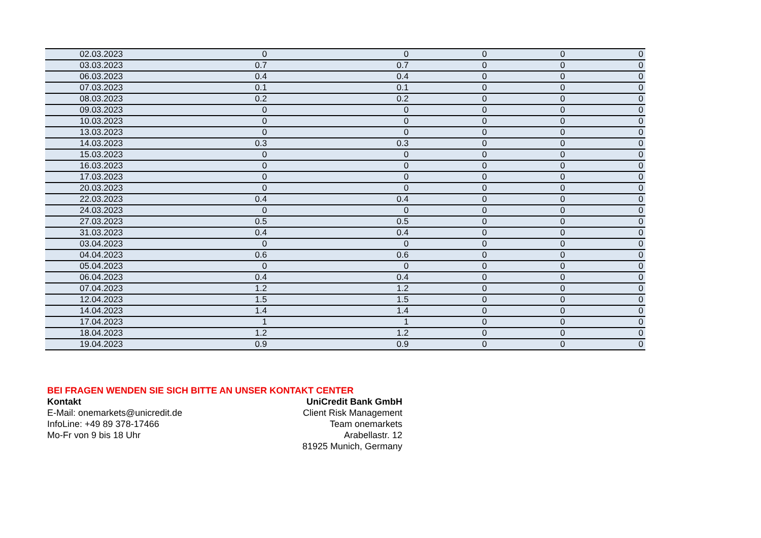| 02.03.2023 | 0 | 0 | 0 | 0 | 0 |
| 03.03.2023 | 0.7 | 0.7 | 0 | 0 | 0 |
| 06.03.2023 | 0.4 | 0.4 | 0 | 0 | 0 |
| 07.03.2023 | 0.1 | 0.1 | 0 | 0 | 0 |
| 08.03.2023 | 0.2 | 0.2 | 0 | 0 | 0 |
| 09.03.2023 | 0 | 0 | 0 | 0 | 0 |
| 10.03.2023 | 0 | 0 | 0 | 0 | 0 |
| 13.03.2023 | 0 | 0 | 0 | 0 | 0 |
| 14.03.2023 | 0.3 | 0.3 | 0 | 0 | 0 |
| 15.03.2023 | 0 | 0 | 0 | 0 | 0 |
| 16.03.2023 | 0 | 0 | 0 | 0 | 0 |
| 17.03.2023 | 0 | 0 | 0 | 0 | 0 |
| 20.03.2023 | 0 | 0 | 0 | 0 | 0 |
| 22.03.2023 | 0.4 | 0.4 | 0 | 0 | 0 |
| 24.03.2023 | 0 | 0 | 0 | 0 | 0 |
| 27.03.2023 | 0.5 | 0.5 | 0 | 0 | 0 |
| 31.03.2023 | 0.4 | 0.4 | 0 | 0 | 0 |
| 03.04.2023 | 0 | 0 | 0 | 0 | 0 |
| 04.04.2023 | 0.6 | 0.6 | 0 | 0 | 0 |
| 05.04.2023 | 0 | 0 | 0 | 0 | 0 |
| 06.04.2023 | 0.4 | 0.4 | 0 | 0 | 0 |
| 07.04.2023 | 1.2 | 1.2 | 0 | 0 | 0 |
| 12.04.2023 | 1.5 | 1.5 | 0 | 0 | 0 |
| 14.04.2023 | 1.4 | 1.4 | 0 | 0 | 0 |
| 17.04.2023 | 1 | 1 | 0 | 0 | 0 |
| 18.04.2023 | 1.2 | 1.2 | 0 | 0 | 0 |
| 19.04.2023 | 0.9 | 0.9 | 0 | 0 | 0 |
BEI FRAGEN WENDEN SIE SICH BITTE AN UNSER KONTAKT CENTER
Kontakt
E-Mail: onemarkets@unicredit.de
InfoLine: +49 89 378-17466
Mo-Fr von 9 bis 18 Uhr
UniCredit Bank GmbH
Client Risk Management
Team onemarkets
Arabellastr. 12
81925 Munich, Germany